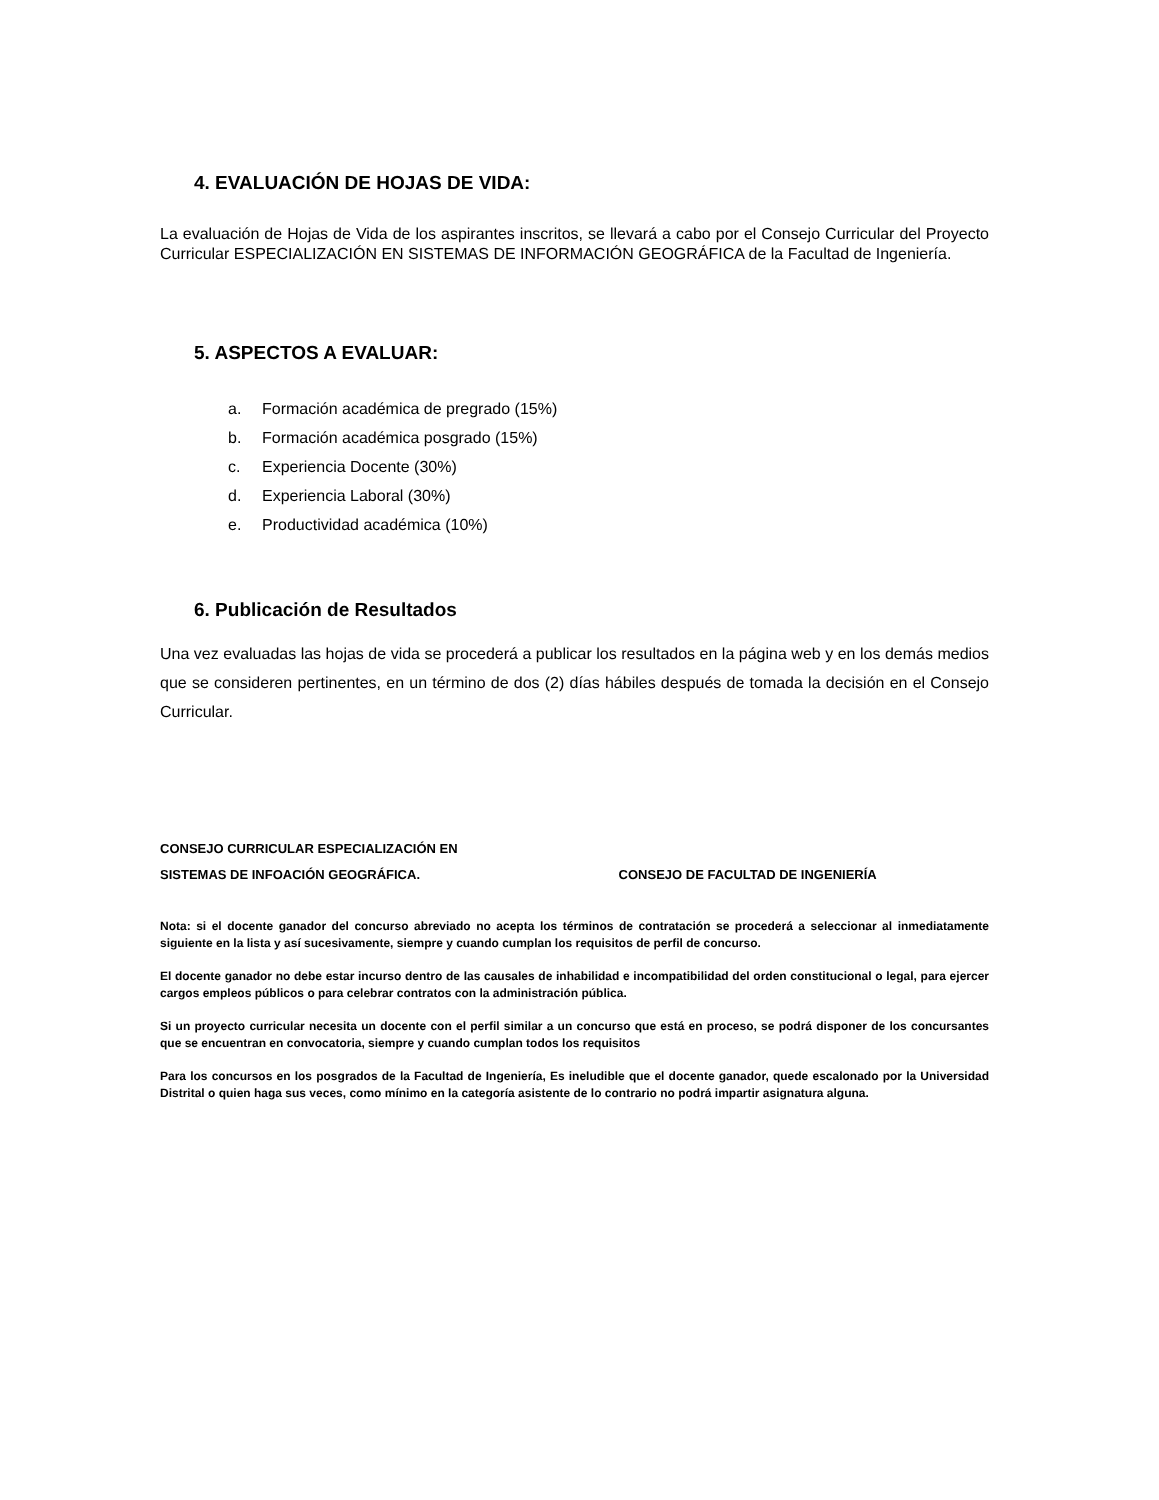4. EVALUACIÓN DE HOJAS DE VIDA:
La evaluación de Hojas de Vida de los aspirantes inscritos, se llevará a cabo por el Consejo Curricular del Proyecto Curricular ESPECIALIZACIÓN EN SISTEMAS DE INFORMACIÓN GEOGRÁFICA de la Facultad de Ingeniería.
5. ASPECTOS A EVALUAR:
a. Formación académica de pregrado (15%)
b. Formación académica posgrado (15%)
c. Experiencia Docente (30%)
d. Experiencia Laboral (30%)
e. Productividad académica (10%)
6. Publicación de Resultados
Una vez evaluadas las hojas de vida se procederá a publicar los resultados en la página web y en los demás medios que se consideren pertinentes, en un término de dos (2) días hábiles después de tomada la decisión en el Consejo Curricular.
CONSEJO CURRICULAR ESPECIALIZACIÓN EN
SISTEMAS DE INFOACIÓN GEOGRÁFICA. CONSEJO DE FACULTAD DE INGENIERÍA
Nota: si el docente ganador del concurso abreviado no acepta los términos de contratación se procederá a seleccionar al inmediatamente siguiente en la lista y así sucesivamente, siempre y cuando cumplan los requisitos de perfil de concurso.
El docente ganador no debe estar incurso dentro de las causales de inhabilidad e incompatibilidad del orden constitucional o legal, para ejercer cargos empleos públicos o para celebrar contratos con la administración pública.
Si un proyecto curricular necesita un docente con el perfil similar a un concurso que está en proceso, se podrá disponer de los concursantes que se encuentran en convocatoria, siempre y cuando cumplan todos los requisitos
Para los concursos en los posgrados de la Facultad de Ingeniería, Es ineludible que el docente ganador, quede escalonado por la Universidad Distrital o quien haga sus veces, como mínimo en la categoría asistente de lo contrario no podrá impartir asignatura alguna.